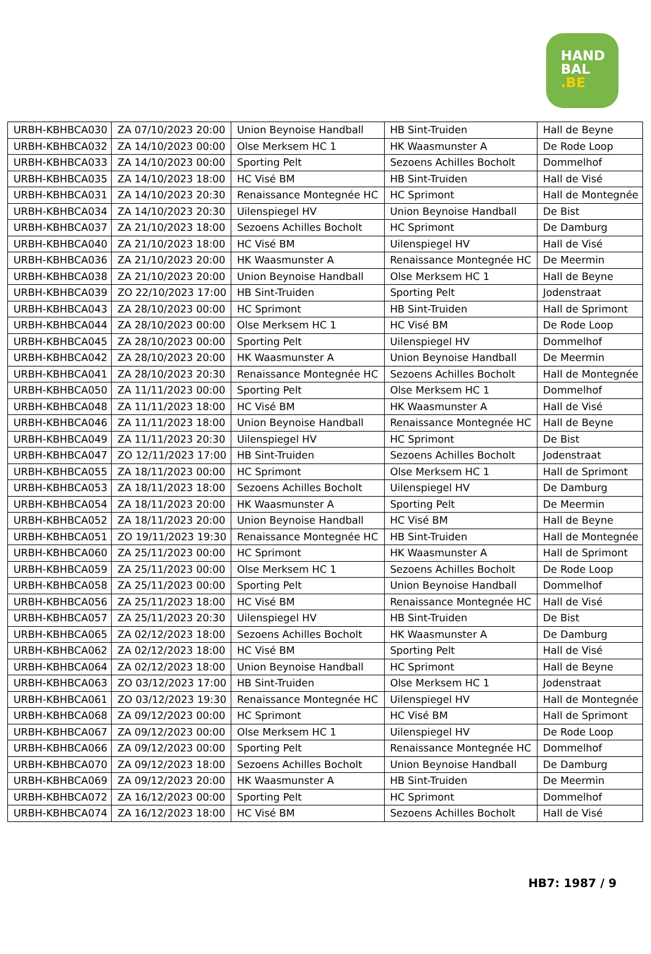HAND
BAL
.BE
| URBH-KBHBCA030 | ZA 07/10/2023 20:00 | Union Beynoise Handball | HB Sint-Truiden | Hall de Beyne |
| URBH-KBHBCA032 | ZA 14/10/2023 00:00 | Olse Merksem HC 1 | HK Waasmunster A | De Rode Loop |
| URBH-KBHBCA033 | ZA 14/10/2023 00:00 | Sporting Pelt | Sezoens Achilles Bocholt | Dommelhof |
| URBH-KBHBCA035 | ZA 14/10/2023 18:00 | HC Visé BM | HB Sint-Truiden | Hall de Visé |
| URBH-KBHBCA031 | ZA 14/10/2023 20:30 | Renaissance Montegnée HC | HC Sprimont | Hall de Montegnée |
| URBH-KBHBCA034 | ZA 14/10/2023 20:30 | Uilenspiegel HV | Union Beynoise Handball | De Bist |
| URBH-KBHBCA037 | ZA 21/10/2023 18:00 | Sezoens Achilles Bocholt | HC Sprimont | De Damburg |
| URBH-KBHBCA040 | ZA 21/10/2023 18:00 | HC Visé BM | Uilenspiegel HV | Hall de Visé |
| URBH-KBHBCA036 | ZA 21/10/2023 20:00 | HK Waasmunster A | Renaissance Montegnée HC | De Meermin |
| URBH-KBHBCA038 | ZA 21/10/2023 20:00 | Union Beynoise Handball | Olse Merksem HC 1 | Hall de Beyne |
| URBH-KBHBCA039 | ZO 22/10/2023 17:00 | HB Sint-Truiden | Sporting Pelt | Jodenstraat |
| URBH-KBHBCA043 | ZA 28/10/2023 00:00 | HC Sprimont | HB Sint-Truiden | Hall de Sprimont |
| URBH-KBHBCA044 | ZA 28/10/2023 00:00 | Olse Merksem HC 1 | HC Visé BM | De Rode Loop |
| URBH-KBHBCA045 | ZA 28/10/2023 00:00 | Sporting Pelt | Uilenspiegel HV | Dommelhof |
| URBH-KBHBCA042 | ZA 28/10/2023 20:00 | HK Waasmunster A | Union Beynoise Handball | De Meermin |
| URBH-KBHBCA041 | ZA 28/10/2023 20:30 | Renaissance Montegnée HC | Sezoens Achilles Bocholt | Hall de Montegnée |
| URBH-KBHBCA050 | ZA 11/11/2023 00:00 | Sporting Pelt | Olse Merksem HC 1 | Dommelhof |
| URBH-KBHBCA048 | ZA 11/11/2023 18:00 | HC Visé BM | HK Waasmunster A | Hall de Visé |
| URBH-KBHBCA046 | ZA 11/11/2023 18:00 | Union Beynoise Handball | Renaissance Montegnée HC | Hall de Beyne |
| URBH-KBHBCA049 | ZA 11/11/2023 20:30 | Uilenspiegel HV | HC Sprimont | De Bist |
| URBH-KBHBCA047 | ZO 12/11/2023 17:00 | HB Sint-Truiden | Sezoens Achilles Bocholt | Jodenstraat |
| URBH-KBHBCA055 | ZA 18/11/2023 00:00 | HC Sprimont | Olse Merksem HC 1 | Hall de Sprimont |
| URBH-KBHBCA053 | ZA 18/11/2023 18:00 | Sezoens Achilles Bocholt | Uilenspiegel HV | De Damburg |
| URBH-KBHBCA054 | ZA 18/11/2023 20:00 | HK Waasmunster A | Sporting Pelt | De Meermin |
| URBH-KBHBCA052 | ZA 18/11/2023 20:00 | Union Beynoise Handball | HC Visé BM | Hall de Beyne |
| URBH-KBHBCA051 | ZO 19/11/2023 19:30 | Renaissance Montegnée HC | HB Sint-Truiden | Hall de Montegnée |
| URBH-KBHBCA060 | ZA 25/11/2023 00:00 | HC Sprimont | HK Waasmunster A | Hall de Sprimont |
| URBH-KBHBCA059 | ZA 25/11/2023 00:00 | Olse Merksem HC 1 | Sezoens Achilles Bocholt | De Rode Loop |
| URBH-KBHBCA058 | ZA 25/11/2023 00:00 | Sporting Pelt | Union Beynoise Handball | Dommelhof |
| URBH-KBHBCA056 | ZA 25/11/2023 18:00 | HC Visé BM | Renaissance Montegnée HC | Hall de Visé |
| URBH-KBHBCA057 | ZA 25/11/2023 20:30 | Uilenspiegel HV | HB Sint-Truiden | De Bist |
| URBH-KBHBCA065 | ZA 02/12/2023 18:00 | Sezoens Achilles Bocholt | HK Waasmunster A | De Damburg |
| URBH-KBHBCA062 | ZA 02/12/2023 18:00 | HC Visé BM | Sporting Pelt | Hall de Visé |
| URBH-KBHBCA064 | ZA 02/12/2023 18:00 | Union Beynoise Handball | HC Sprimont | Hall de Beyne |
| URBH-KBHBCA063 | ZO 03/12/2023 17:00 | HB Sint-Truiden | Olse Merksem HC 1 | Jodenstraat |
| URBH-KBHBCA061 | ZO 03/12/2023 19:30 | Renaissance Montegnée HC | Uilenspiegel HV | Hall de Montegnée |
| URBH-KBHBCA068 | ZA 09/12/2023 00:00 | HC Sprimont | HC Visé BM | Hall de Sprimont |
| URBH-KBHBCA067 | ZA 09/12/2023 00:00 | Olse Merksem HC 1 | Uilenspiegel HV | De Rode Loop |
| URBH-KBHBCA066 | ZA 09/12/2023 00:00 | Sporting Pelt | Renaissance Montegnée HC | Dommelhof |
| URBH-KBHBCA070 | ZA 09/12/2023 18:00 | Sezoens Achilles Bocholt | Union Beynoise Handball | De Damburg |
| URBH-KBHBCA069 | ZA 09/12/2023 20:00 | HK Waasmunster A | HB Sint-Truiden | De Meermin |
| URBH-KBHBCA072 | ZA 16/12/2023 00:00 | Sporting Pelt | HC Sprimont | Dommelhof |
| URBH-KBHBCA074 | ZA 16/12/2023 18:00 | HC Visé BM | Sezoens Achilles Bocholt | Hall de Visé |
HB7: 1987 / 9